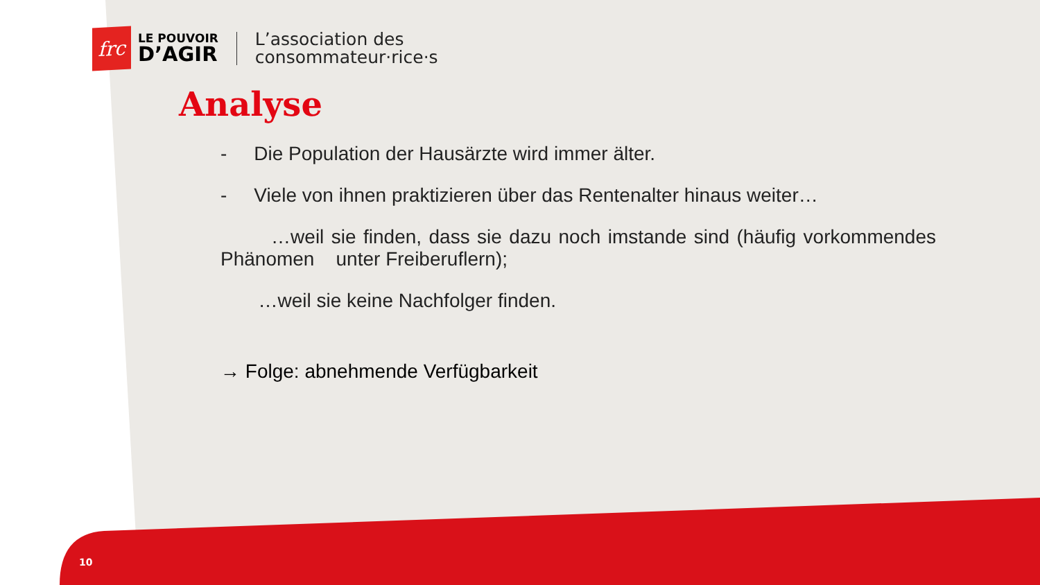frc
LE POUVOIR
D’AGIR
L’association des
consommateur·rice·s
Analyse
- Die Population der Hausärzte wird immer älter.
- Viele von ihnen praktizieren über das Rentenalter hinaus weiter…
…weil sie finden, dass sie dazu noch imstande sind (häufig vorkommendes Phänomen unter Freiberuflern);
…weil sie keine Nachfolger finden.
→ Folge: abnehmende Verfügbarkeit
10